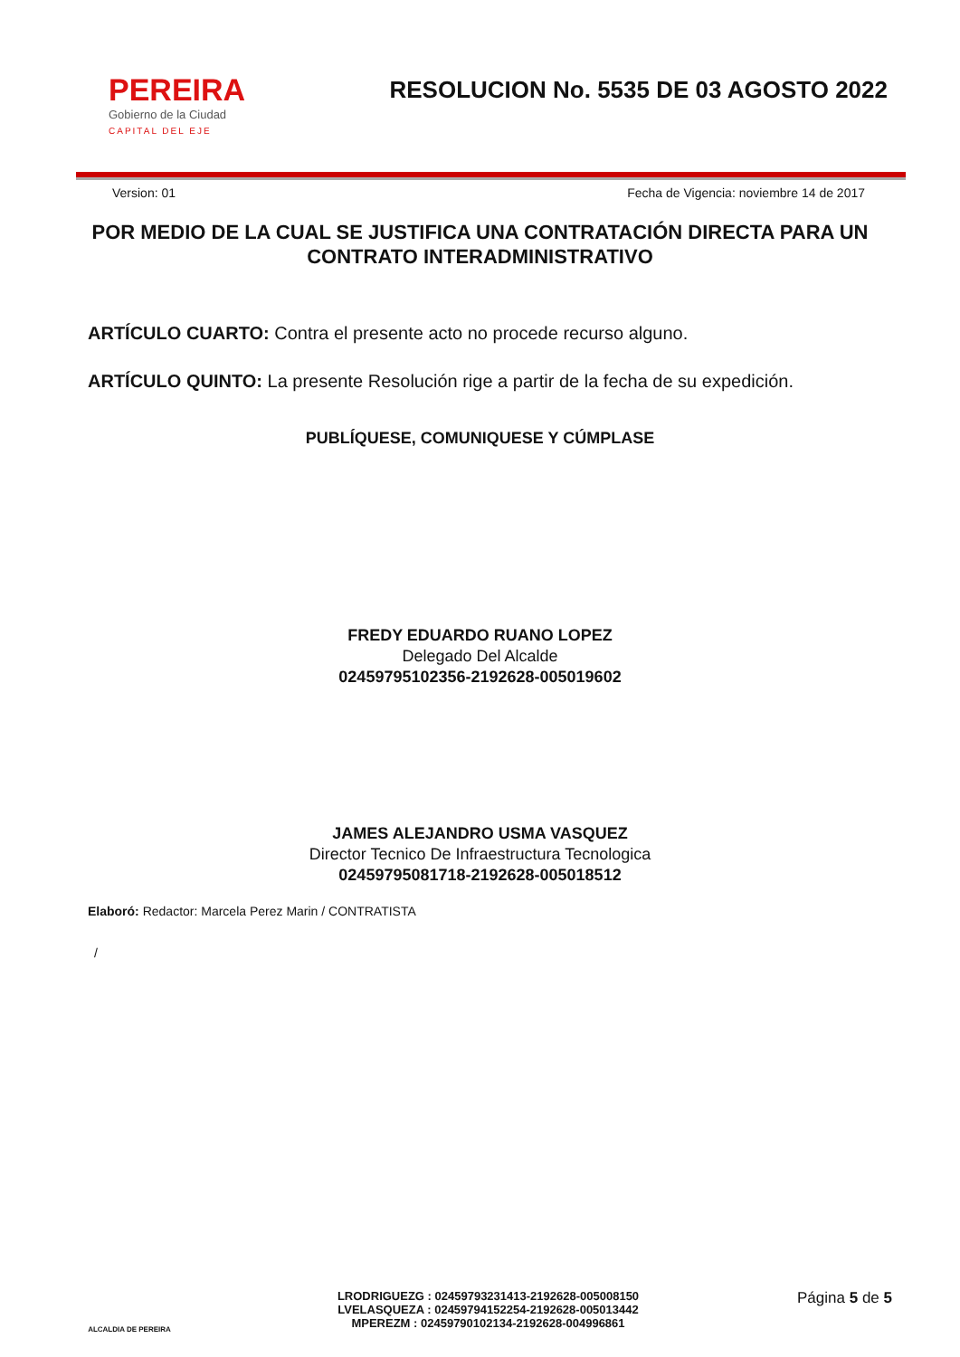PEREIRA
Gobierno de la Ciudad
CAPITAL DEL EJE
RESOLUCION No. 5535 DE 03 AGOSTO 2022
Version: 01 Fecha de Vigencia: noviembre 14 de 2017
POR MEDIO DE LA CUAL SE JUSTIFICA UNA CONTRATACIÓN DIRECTA PARA UN CONTRATO INTERADMINISTRATIVO
ARTÍCULO CUARTO: Contra el presente acto no procede recurso alguno.
ARTÍCULO QUINTO: La presente Resolución rige a partir de la fecha de su expedición.
PUBLÍQUESE, COMUNIQUESE Y CÚMPLASE
FREDY EDUARDO RUANO LOPEZ
Delegado Del Alcalde
02459795102356-2192628-005019602
JAMES ALEJANDRO USMA VASQUEZ
Director Tecnico De Infraestructura Tecnologica
02459795081718-2192628-005018512
Elaboró: Redactor: Marcela Perez Marin / CONTRATISTA
/
ALCALDIA DE PEREIRA
LRODRIGUEZG : 02459793231413-2192628-005008150
LVELASQUEZA : 02459794152254-2192628-005013442
MPEREZM : 02459790102134-2192628-004996861
Página 5 de 5